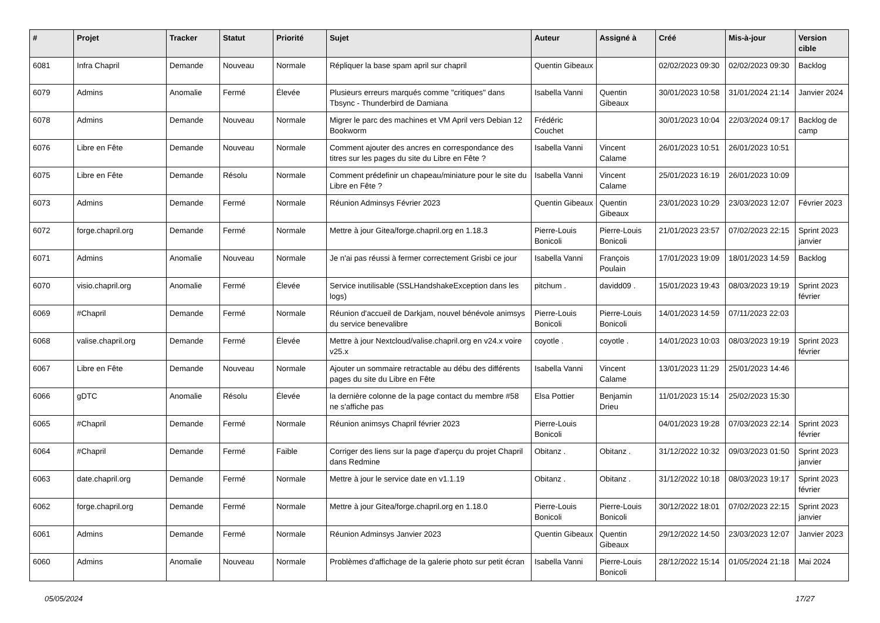| # | Projet | Tracker | Statut | Priorité | Sujet | Auteur | Assigné à | Créé | Mis-à-jour | Version cible |
| --- | --- | --- | --- | --- | --- | --- | --- | --- | --- | --- |
| 6081 | Infra Chapril | Demande | Nouveau | Normale | Répliquer la base spam april sur chapril | Quentin Gibeaux | | 02/02/2023 09:30 | 02/02/2023 09:30 | Backlog |
| 6079 | Admins | Anomalie | Fermé | Élevée | Plusieurs erreurs marqués comme "critiques" dans Tbsync - Thunderbird de Damiana | Isabella Vanni | Quentin Gibeaux | 30/01/2023 10:58 | 31/01/2024 21:14 | Janvier 2024 |
| 6078 | Admins | Demande | Nouveau | Normale | Migrer le parc des machines et VM April vers Debian 12 Bookworm | Frédéric Couchet | | 30/01/2023 10:04 | 22/03/2024 09:17 | Backlog de camp |
| 6076 | Libre en Fête | Demande | Nouveau | Normale | Comment ajouter des ancres en correspondance des titres sur les pages du site du Libre en Fête ? | Isabella Vanni | Vincent Calame | 26/01/2023 10:51 | 26/01/2023 10:51 | |
| 6075 | Libre en Fête | Demande | Résolu | Normale | Comment prédefinir un chapeau/miniature pour le site du Libre en Fête ? | Isabella Vanni | Vincent Calame | 25/01/2023 16:19 | 26/01/2023 10:09 | |
| 6073 | Admins | Demande | Fermé | Normale | Réunion Adminsys Février 2023 | Quentin Gibeaux | Quentin Gibeaux | 23/01/2023 10:29 | 23/03/2023 12:07 | Février 2023 |
| 6072 | forge.chapril.org | Demande | Fermé | Normale | Mettre à jour Gitea/forge.chapril.org en 1.18.3 | Pierre-Louis Bonicoli | Pierre-Louis Bonicoli | 21/01/2023 23:57 | 07/02/2023 22:15 | Sprint 2023 janvier |
| 6071 | Admins | Anomalie | Nouveau | Normale | Je n'ai pas réussi à fermer correctement Grisbi ce jour | Isabella Vanni | François Poulain | 17/01/2023 19:09 | 18/01/2023 14:59 | Backlog |
| 6070 | visio.chapril.org | Anomalie | Fermé | Élevée | Service inutilisable (SSLHandshakeException dans les logs) | pitchum . | davidd09 . | 15/01/2023 19:43 | 08/03/2023 19:19 | Sprint 2023 février |
| 6069 | #Chapril | Demande | Fermé | Normale | Réunion d'accueil de Darkjam, nouvel bénévole animsys du service benevalibre | Pierre-Louis Bonicoli | Pierre-Louis Bonicoli | 14/01/2023 14:59 | 07/11/2023 22:03 | |
| 6068 | valise.chapril.org | Demande | Fermé | Élevée | Mettre à jour Nextcloud/valise.chapril.org en v24.x voire v25.x | coyotle . | coyotle . | 14/01/2023 10:03 | 08/03/2023 19:19 | Sprint 2023 février |
| 6067 | Libre en Fête | Demande | Nouveau | Normale | Ajouter un sommaire retractable au débu des différents pages du site du Libre en Fête | Isabella Vanni | Vincent Calame | 13/01/2023 11:29 | 25/01/2023 14:46 | |
| 6066 | gDTC | Anomalie | Résolu | Élevée | la dernière colonne de la page contact du membre #58 ne s'affiche pas | Elsa Pottier | Benjamin Drieu | 11/01/2023 15:14 | 25/02/2023 15:30 | |
| 6065 | #Chapril | Demande | Fermé | Normale | Réunion animsys Chapril février 2023 | Pierre-Louis Bonicoli | | 04/01/2023 19:28 | 07/03/2023 22:14 | Sprint 2023 février |
| 6064 | #Chapril | Demande | Fermé | Faible | Corriger des liens sur la page d'aperçu du projet Chapril dans Redmine | Obitanz . | Obitanz . | 31/12/2022 10:32 | 09/03/2023 01:50 | Sprint 2023 janvier |
| 6063 | date.chapril.org | Demande | Fermé | Normale | Mettre à jour le service date en v1.1.19 | Obitanz . | Obitanz . | 31/12/2022 10:18 | 08/03/2023 19:17 | Sprint 2023 février |
| 6062 | forge.chapril.org | Demande | Fermé | Normale | Mettre à jour Gitea/forge.chapril.org en 1.18.0 | Pierre-Louis Bonicoli | Pierre-Louis Bonicoli | 30/12/2022 18:01 | 07/02/2023 22:15 | Sprint 2023 janvier |
| 6061 | Admins | Demande | Fermé | Normale | Réunion Adminsys Janvier 2023 | Quentin Gibeaux | Quentin Gibeaux | 29/12/2022 14:50 | 23/03/2023 12:07 | Janvier 2023 |
| 6060 | Admins | Anomalie | Nouveau | Normale | Problèmes d'affichage de la galerie photo sur petit écran | Isabella Vanni | Pierre-Louis Bonicoli | 28/12/2022 15:14 | 01/05/2024 21:18 | Mai 2024 |
05/05/2024 17/27